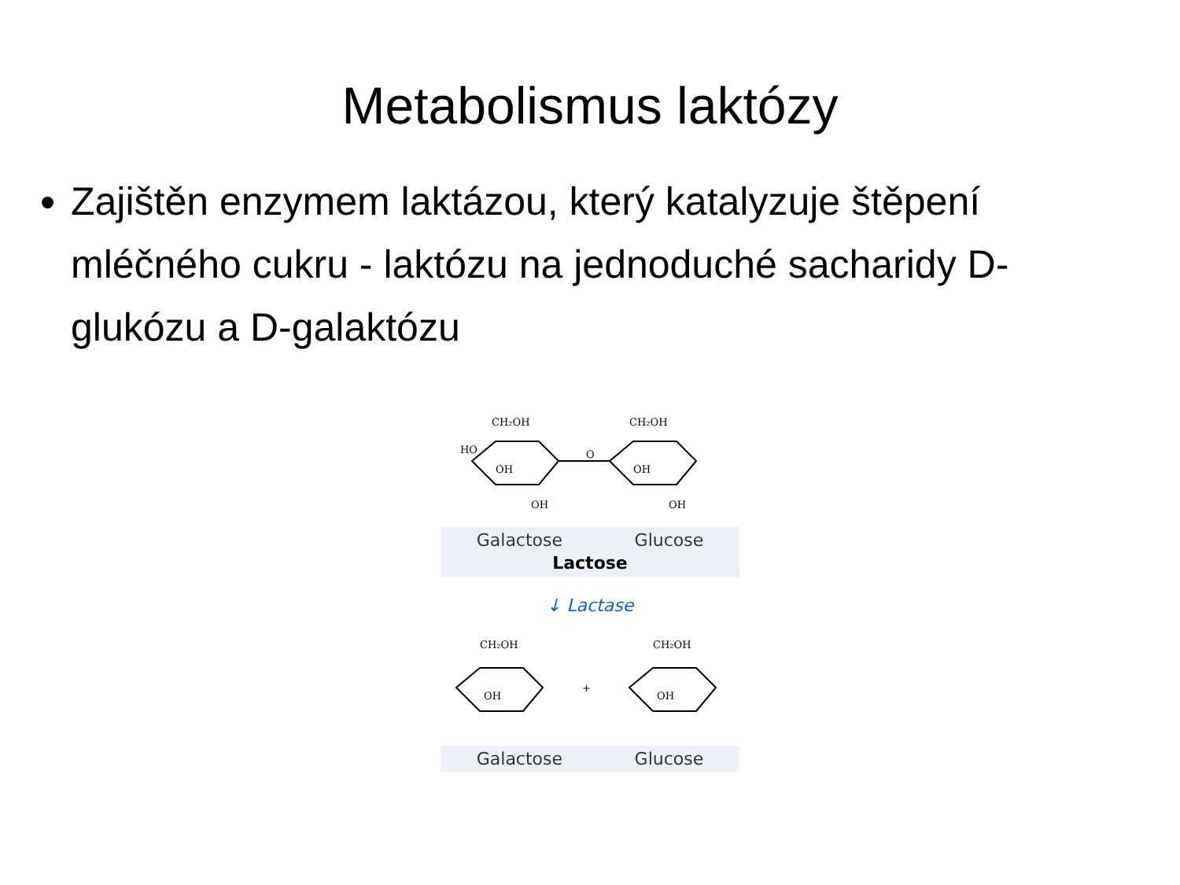Metabolismus laktózy
Zajištěn enzymem laktázou, který katalyzuje štěpení mléčného cukru - laktózu na jednoduché sacharidy D-glukózu a D-galaktózu
CH₂OH
CH₂OH
HO
OH
OH
OH
OH
O
Galactose Glucose
Lactose
↓ Lactase
CH₂OH
CH₂OH
OH
OH
+
Galactose Glucose